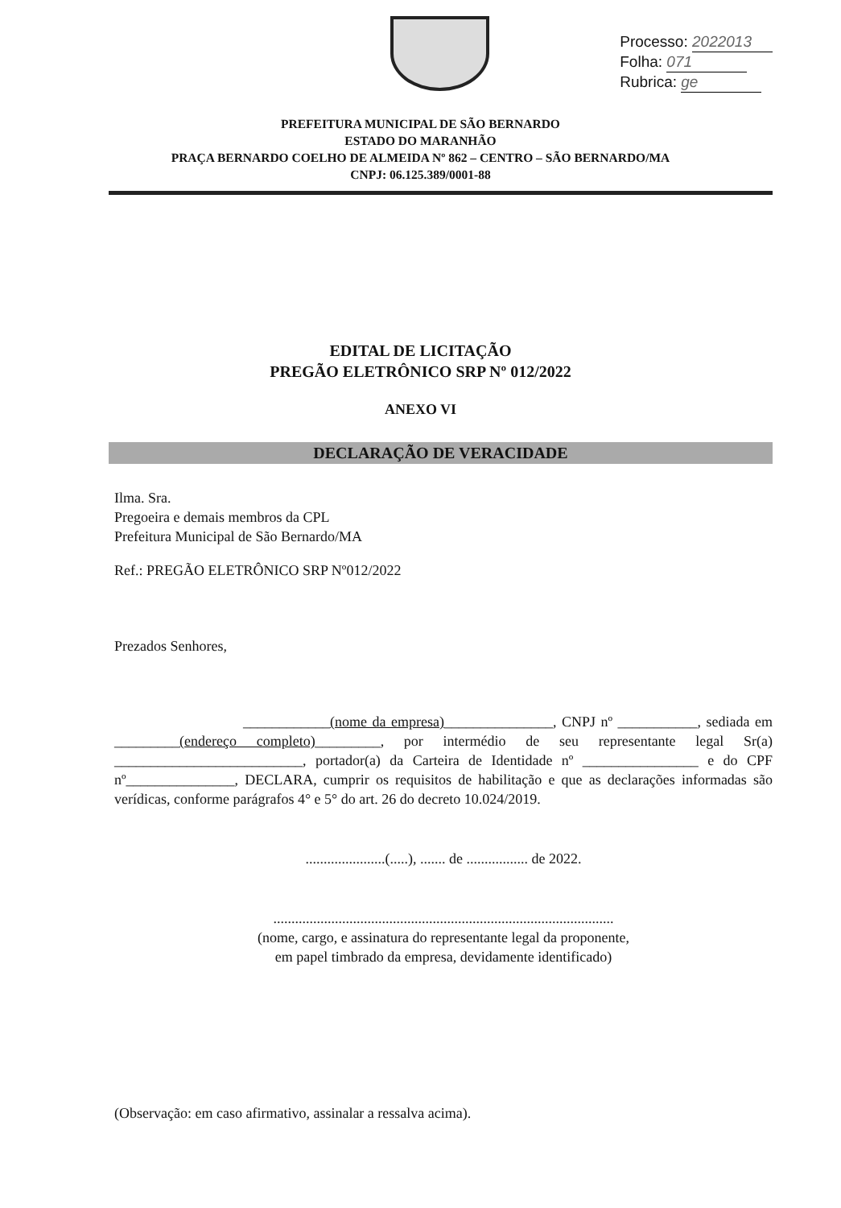Processo: 2022013
Folha: 071
Rubrica: ge
PREFEITURA MUNICIPAL DE SÃO BERNARDO
ESTADO DO MARANHÃO
PRAÇA BERNARDO COELHO DE ALMEIDA Nº 862 – CENTRO – SÃO BERNARDO/MA
CNPJ: 06.125.389/0001-88
EDITAL DE LICITAÇÃO
PREGÃO ELETRÔNICO SRP Nº 012/2022
ANEXO VI
DECLARAÇÃO DE VERACIDADE
Ilma. Sra.
Pregoeira e demais membros da CPL
Prefeitura Municipal de São Bernardo/MA
Ref.: PREGÃO ELETRÔNICO SRP Nº012/2022
Prezados Senhores,
____________(nome da empresa)_______________, CNPJ nº ___________, sediada em _________(endereço completo)_________, por intermédio de seu representante legal Sr(a) __________________________, portador(a) da Carteira de Identidade nº ________________ e do CPF nº_______________, DECLARA, cumprir os requisitos de habilitação e que as declarações informadas são verídicas, conforme parágrafos 4° e 5° do art. 26 do decreto 10.024/2019.
......................(.....), ....... de ................. de 2022.
..............................................................................................
(nome, cargo, e assinatura do representante legal da proponente,
em papel timbrado da empresa, devidamente identificado)
(Observação: em caso afirmativo, assinalar a ressalva acima).